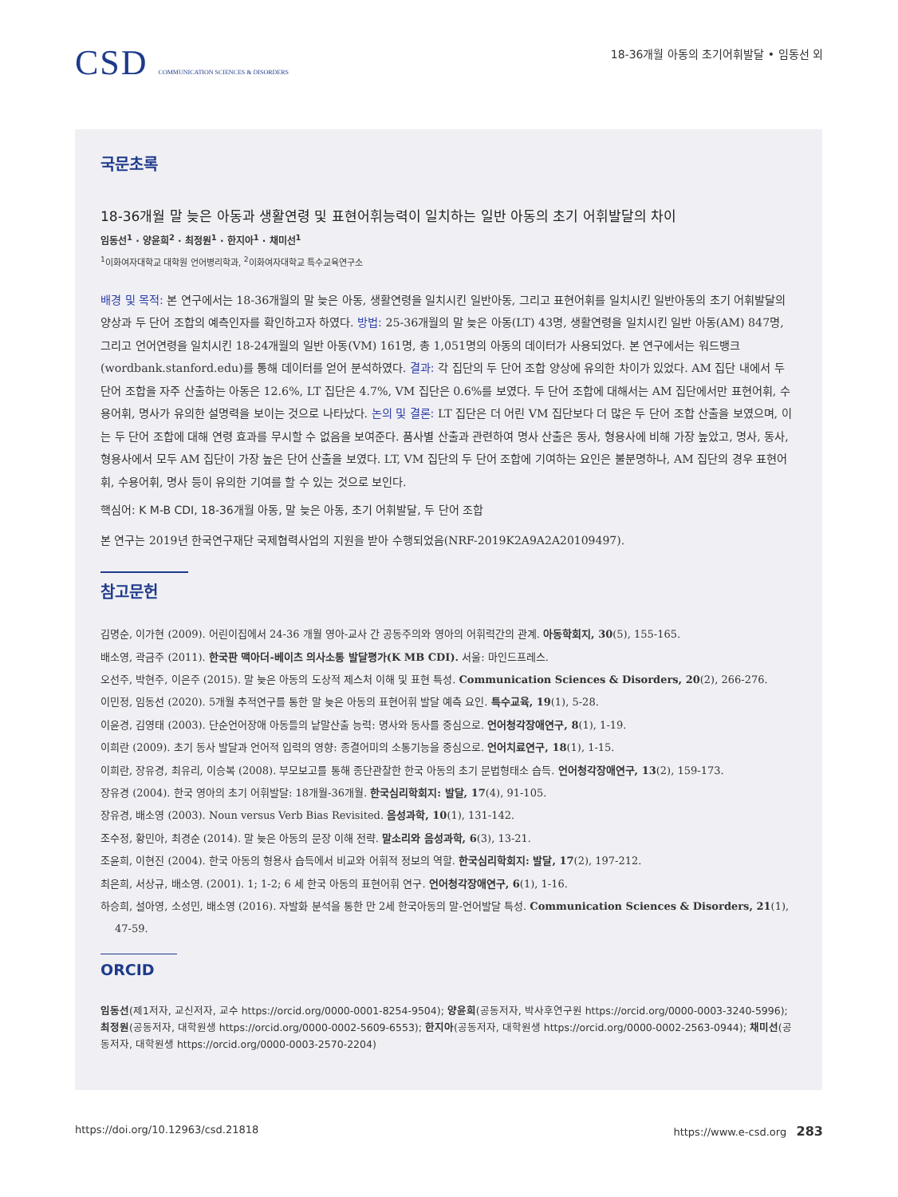CSD COMMUNICATION SCIENCES & DISORDERS
18-36개월 아동의 초기어휘발달 • 임동선 외
국문초록
18-36개월 말 늦은 아동과 생활연령 및 표현어휘능력이 일치하는 일반 아동의 초기 어휘발달의 차이
임동선<sup>1</sup> · 양윤희<sup>2</sup> · 최정원<sup>1</sup> · 한지아<sup>1</sup> · 채미선<sup>1</sup>
<sup>1</sup> 이화여자대학교 대학원 언어병리학과, <sup>2</sup>이화여자대학교 특수교육연구소
배경 및 목적: 본 연구에서는 18-36개월의 말 늦은 아동, 생활연령을 일치시킨 일반아동, 그리고 표현어휘를 일치시킨 일반아동의 초기 어휘발달의 양상과 두 단어 조합의 예측인자를 확인하고자 하였다. 방법: 25-36개월의 말 늦은 아동(LT) 43명, 생활연령을 일치시킨 일반 아동(AM) 847명, 그리고 언어연령을 일치시킨 18-24개월의 일반 아동(VM) 161명, 총 1,051명의 아동의 데이터가 사용되었다. 본 연구에서는 워드뱅크(wordbank.stanford.edu)를 통해 데이터를 얻어 분석하였다. 결과: 각 집단의 두 단어 조합 양상에 유의한 차이가 있었다. AM 집단 내에서 두 단어 조합을 자주 산출하는 아동은 12.6%, LT 집단은 4.7%, VM 집단은 0.6%를 보였다. 두 단어 조합에 대해서는 AM 집단에서만 표현어휘, 수용어휘, 명사가 유의한 설명력을 보이는 것으로 나타났다. 논의 및 결론: LT 집단은 더 어린 VM 집단보다 더 많은 두 단어 조합 산출을 보였으며, 이는 두 단어 조합에 대해 연령 효과를 무시할 수 없음을 보여준다. 품사별 산출과 관련하여 명사 산출은 동사, 형용사에 비해 가장 높았고, 명사, 동사, 형용사에서 모두 AM 집단이 가장 높은 단어 산출을 보였다. LT, VM 집단의 두 단어 조합에 기여하는 요인은 불분명하나, AM 집단의 경우 표현어휘, 수용어휘, 명사 등이 유의한 기여를 할 수 있는 것으로 보인다.
핵심어: K M-B CDI, 18-36개월 아동, 말 늦은 아동, 초기 어휘발달, 두 단어 조합
본 연구는 2019년 한국연구재단 국제협력사업의 지원을 받아 수행되었음(NRF-2019K2A9A2A20109497).
참고문헌
김명순, 이가현 (2009). 어린이집에서 24-36 개월 영아-교사 간 공동주의와 영아의 어휘력간의 관계. 아동학회지, 30(5), 155-165.
배소영, 곽금주 (2011). 한국판 맥아더-베이츠 의사소통 발달평가(K MB CDI). 서울: 마인드프레스.
오선주, 박현주, 이은주 (2015). 말 늦은 아동의 도상적 제스처 이해 및 표현 특성. Communication Sciences & Disorders, 20(2), 266-276.
이민정, 임동선 (2020). 5개월 추적연구를 통한 말 늦은 아동의 표현어휘 발달 예측 요인. 특수교육, 19(1), 5-28.
이윤경, 김영태 (2003). 단순언어장애 아동들의 낱말산출 능력: 명사와 동사를 중심으로. 언어청각장애연구, 8(1), 1-19.
이희란 (2009). 초기 동사 발달과 언어적 입력의 영향: 종결어미의 소통기능을 중심으로. 언어치료연구, 18(1), 1-15.
이희란, 장유경, 최유리, 이승복 (2008). 부모보고를 통해 종단관찰한 한국 아동의 초기 문법형태소 습득. 언어청각장애연구, 13(2), 159-173.
장유경 (2004). 한국 영아의 초기 어휘발달: 18개월-36개월. 한국심리학회지: 발달, 17(4), 91-105.
장유경, 배소영 (2003). Noun versus Verb Bias Revisited. 음성과학, 10(1), 131-142.
조수정, 황민아, 최경순 (2014). 말 늦은 아동의 문장 이해 전략. 말소리와 음성과학, 6(3), 13-21.
조윤희, 이현진 (2004). 한국 아동의 형용사 습득에서 비교와 어휘적 정보의 역할. 한국심리학회지: 발달, 17(2), 197-212.
최은희, 서상규, 배소영. (2001). 1; 1-2; 6 세 한국 아동의 표현어휘 연구. 언어청각장애연구, 6(1), 1-16.
하승희, 설아영, 소성민, 배소영 (2016). 자발화 분석을 통한 만 2세 한국아동의 말-언어발달 특성. Communication Sciences & Disorders, 21(1), 47-59.
ORCID
임동선(제1저자, 교신저자, 교수 https://orcid.org/0000-0001-8254-9504); 양윤희(공동저자, 박사후연구원 https://orcid.org/0000-0003-3240-5996); 최정원(공동저자, 대학원생 https://orcid.org/0000-0002-5609-6553); 한지아(공동저자, 대학원생 https://orcid.org/0000-0002-2563-0944); 채미선(공동저자, 대학원생 https://orcid.org/0000-0003-2570-2204)
https://doi.org/10.12963/csd.21818 https://www.e-csd.org 283